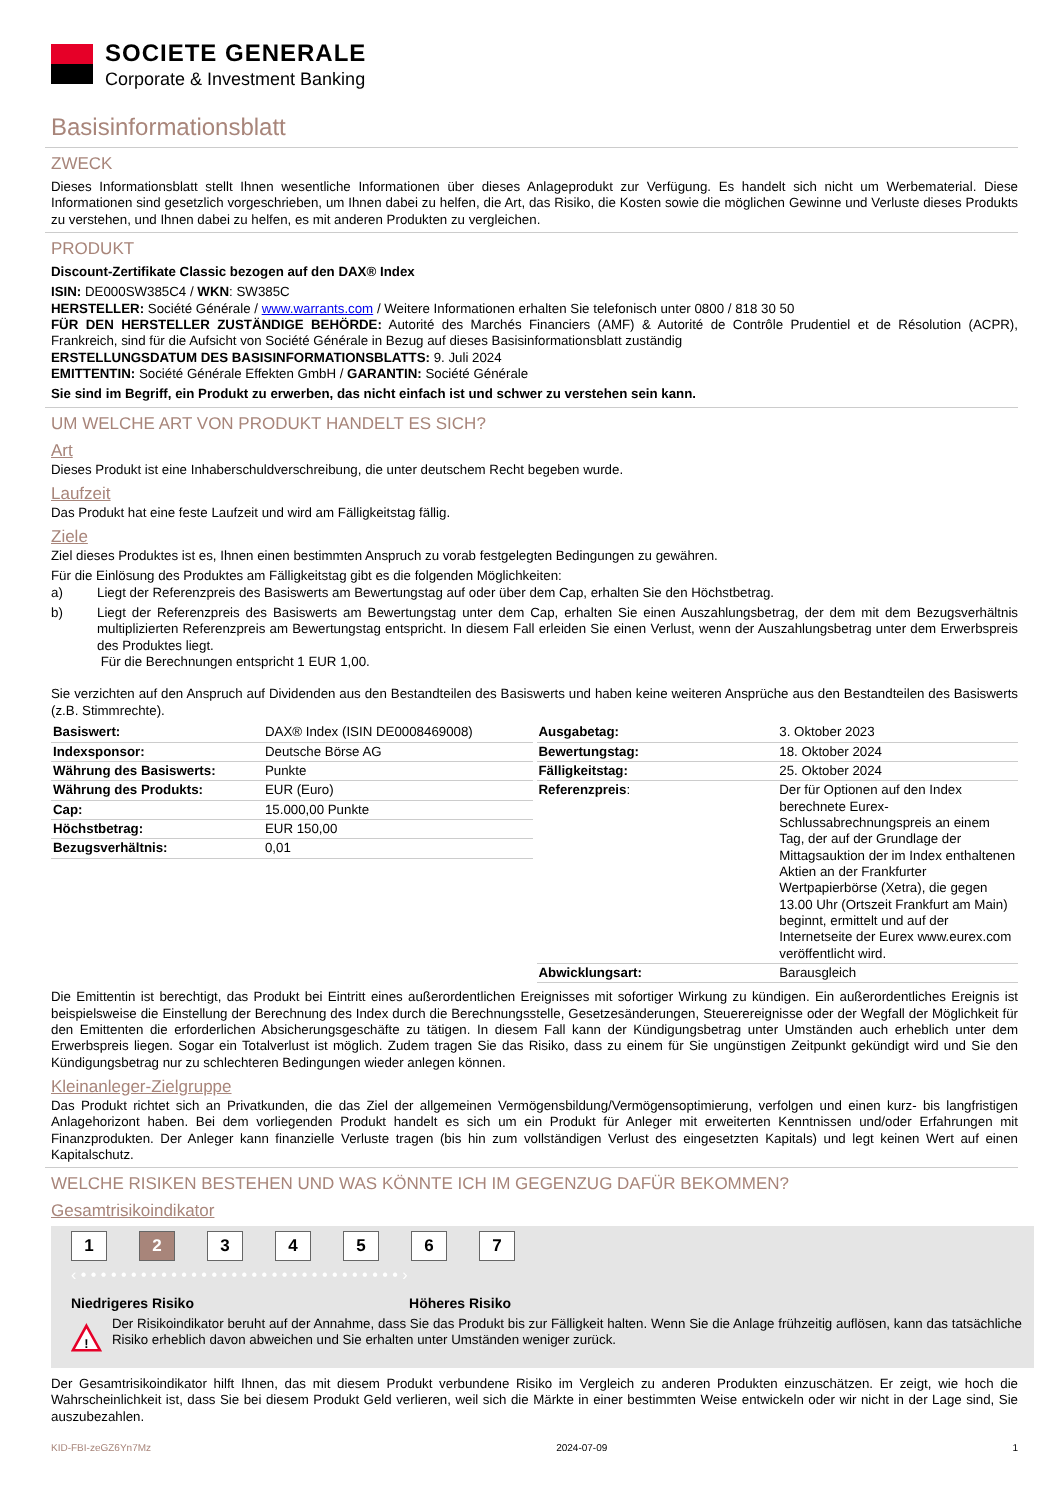SOCIETE GENERALE
Corporate & Investment Banking
Basisinformationsblatt
ZWECK
Dieses Informationsblatt stellt Ihnen wesentliche Informationen über dieses Anlageprodukt zur Verfügung. Es handelt sich nicht um Werbematerial. Diese Informationen sind gesetzlich vorgeschrieben, um Ihnen dabei zu helfen, die Art, das Risiko, die Kosten sowie die möglichen Gewinne und Verluste dieses Produkts zu verstehen, und Ihnen dabei zu helfen, es mit anderen Produkten zu vergleichen.
PRODUKT
Discount-Zertifikate Classic bezogen auf den DAX® Index
ISIN: DE000SW385C4 / WKN: SW385C
HERSTELLER: Société Générale / www.warrants.com / Weitere Informationen erhalten Sie telefonisch unter 0800 / 818 30 50
FÜR DEN HERSTELLER ZUSTÄNDIGE BEHÖRDE: Autorité des Marchés Financiers (AMF) & Autorité de Contrôle Prudentiel et de Résolution (ACPR), Frankreich, sind für die Aufsicht von Société Générale in Bezug auf dieses Basisinformationsblatt zuständig
ERSTELLUNGSDATUM DES BASISINFORMATIONSBLATTS: 9. Juli 2024
EMITTENTIN: Société Générale Effekten GmbH / GARANTIN: Société Générale
Sie sind im Begriff, ein Produkt zu erwerben, das nicht einfach ist und schwer zu verstehen sein kann.
UM WELCHE ART VON PRODUKT HANDELT ES SICH?
Art
Dieses Produkt ist eine Inhaberschuldverschreibung, die unter deutschem Recht begeben wurde.
Laufzeit
Das Produkt hat eine feste Laufzeit und wird am Fälligkeitstag fällig.
Ziele
Ziel dieses Produktes ist es, Ihnen einen bestimmten Anspruch zu vorab festgelegten Bedingungen zu gewähren.
Für die Einlösung des Produktes am Fälligkeitstag gibt es die folgenden Möglichkeiten:
a) Liegt der Referenzpreis des Basiswerts am Bewertungstag auf oder über dem Cap, erhalten Sie den Höchstbetrag.
b) Liegt der Referenzpreis des Basiswerts am Bewertungstag unter dem Cap, erhalten Sie einen Auszahlungsbetrag, der dem mit dem Bezugsverhältnis multiplizierten Referenzpreis am Bewertungstag entspricht. In diesem Fall erleiden Sie einen Verlust, wenn der Auszahlungsbetrag unter dem Erwerbspreis des Produktes liegt.
Für die Berechnungen entspricht 1 EUR 1,00.
Sie verzichten auf den Anspruch auf Dividenden aus den Bestandteilen des Basiswerts und haben keine weiteren Ansprüche aus den Bestandteilen des Basiswerts (z.B. Stimmrechte).
| Basiswert: | DAX® Index (ISIN DE0008469008) |
| Indexsponsor: | Deutsche Börse AG |
| Währung des Basiswerts: | Punkte |
| Währung des Produkts: | EUR (Euro) |
| Cap: | 15.000,00 Punkte |
| Höchstbetrag: | EUR 150,00 |
| Bezugsverhältnis: | 0,01 |
| Ausgabetag: | 3. Oktober 2023 |
| Bewertungstag: | 18. Oktober 2024 |
| Fälligkeitstag: | 25. Oktober 2024 |
| Referenzpreis : | Der für Optionen auf den Index berechnete Eurex-Schlussabrechnungspreis an einem Tag, der auf der Grundlage der Mittagsauktion der im Index enthaltenen Aktien an der Frankfurter Wertpapierbörse (Xetra), die gegen 13.00 Uhr (Ortszeit Frankfurt am Main) beginnt, ermittelt und auf der Internetseite der Eurex www.eurex.com veröffentlicht wird. |
| Abwicklungsart: | Barausgleich |
Die Emittentin ist berechtigt, das Produkt bei Eintritt eines außerordentlichen Ereignisses mit sofortiger Wirkung zu kündigen. Ein außerordentliches Ereignis ist beispielsweise die Einstellung der Berechnung des Index durch die Berechnungsstelle, Gesetzesänderungen, Steuerereignisse oder der Wegfall der Möglichkeit für den Emittenten die erforderlichen Absicherungsgeschäfte zu tätigen. In diesem Fall kann der Kündigungsbetrag unter Umständen auch erheblich unter dem Erwerbspreis liegen. Sogar ein Totalverlust ist möglich. Zudem tragen Sie das Risiko, dass zu einem für Sie ungünstigen Zeitpunkt gekündigt wird und Sie den Kündigungsbetrag nur zu schlechteren Bedingungen wieder anlegen können.
Kleinanleger-Zielgruppe
Das Produkt richtet sich an Privatkunden, die das Ziel der allgemeinen Vermögensbildung/Vermögensoptimierung, verfolgen und einen kurz- bis langfristigen Anlagehorizont haben. Bei dem vorliegenden Produkt handelt es sich um ein Produkt für Anleger mit erweiterten Kenntnissen und/oder Erfahrungen mit Finanzprodukten. Der Anleger kann finanzielle Verluste tragen (bis hin zum vollständigen Verlust des eingesetzten Kapitals) und legt keinen Wert auf einen Kapitalschutz.
WELCHE RISIKEN BESTEHEN UND WAS KÖNNTE ICH IM GEGENZUG DAFÜR BEKOMMEN?
Gesamtrisikoindikator
1 2 3 4 5 6 7
‹ • • • • • • • • • • • • • • • • • • • • • • • • • • • • • • • • ›
Niedrigeres Risiko Höheres Risiko
!
Der Risikoindikator beruht auf der Annahme, dass Sie das Produkt bis zur Fälligkeit halten. Wenn Sie die Anlage frühzeitig auflösen, kann das tatsächliche Risiko erheblich davon abweichen und Sie erhalten unter Umständen weniger zurück.
Der Gesamtrisikoindikator hilft Ihnen, das mit diesem Produkt verbundene Risiko im Vergleich zu anderen Produkten einzuschätzen. Er zeigt, wie hoch die Wahrscheinlichkeit ist, dass Sie bei diesem Produkt Geld verlieren, weil sich die Märkte in einer bestimmten Weise entwickeln oder wir nicht in der Lage sind, Sie auszubezahlen.
KID-FBI-zeGZ6Yn7Mz 2024-07-09 1